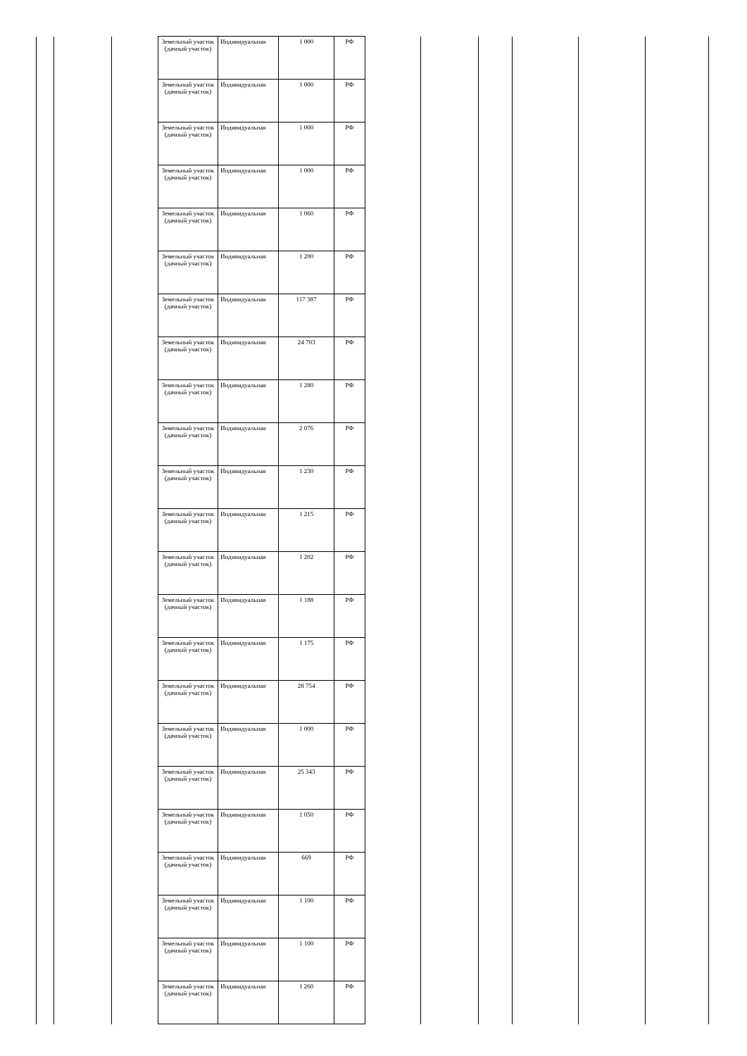| | | | Земельный участок (дачный участок) | Индивидуальная | 1 000 | РФ | | | | | | |
| | | | Земельный участок (дачный участок) | Индивидуальная | 1 000 | РФ | | | | | | |
| | | | Земельный участок (дачный участок) | Индивидуальная | 1 000 | РФ | | | | | | |
| | | | Земельный участок (дачный участок) | Индивидуальная | 1 000 | РФ | | | | | | |
| | | | Земельный участок (дачный участок) | Индивидуальная | 1 060 | РФ | | | | | | |
| | | | Земельный участок (дачный участок) | Индивидуальная | 1 200 | РФ | | | | | | |
| | | | Земельный участок (дачный участок) | Индивидуальная | 117 387 | РФ | | | | | | |
| | | | Земельный участок (дачный участок) | Индивидуальная | 24 703 | РФ | | | | | | |
| | | | Земельный участок (дачный участок) | Индивидуальная | 1 280 | РФ | | | | | | |
| | | | Земельный участок (дачный участок) | Индивидуальная | 2 076 | РФ | | | | | | |
| | | | Земельный участок (дачный участок) | Индивидуальная | 1 230 | РФ | | | | | | |
| | | | Земельный участок (дачный участок) | Индивидуальная | 1 215 | РФ | | | | | | |
| | | | Земельный участок (дачный участок) | Индивидуальная | 1 202 | РФ | | | | | | |
| | | | Земельный участок (дачный участок) | Индивидуальная | 1 188 | РФ | | | | | | |
| | | | Земельный участок (дачный участок) | Индивидуальная | 1 175 | РФ | | | | | | |
| | | | Земельный участок (дачный участок) | Индивидуальная | 28 754 | РФ | | | | | | |
| | | | Земельный участок (дачный участок) | Индивидуальная | 1 000 | РФ | | | | | | |
| | | | Земельный участок (дачный участок) | Индивидуальная | 25 343 | РФ | | | | | | |
| | | | Земельный участок (дачный участок) | Индивидуальная | 1 050 | РФ | | | | | | |
| | | | Земельный участок (дачный участок) | Индивидуальная | 669 | РФ | | | | | | |
| | | | Земельный участок (дачный участок) | Индивидуальная | 1 100 | РФ | | | | | | |
| | | | Земельный участок (дачный участок) | Индивидуальная | 1 100 | РФ | | | | | | |
| | | | Земельный участок (дачный участок) | Индивидуальная | 1 260 | РФ | | | | | | |